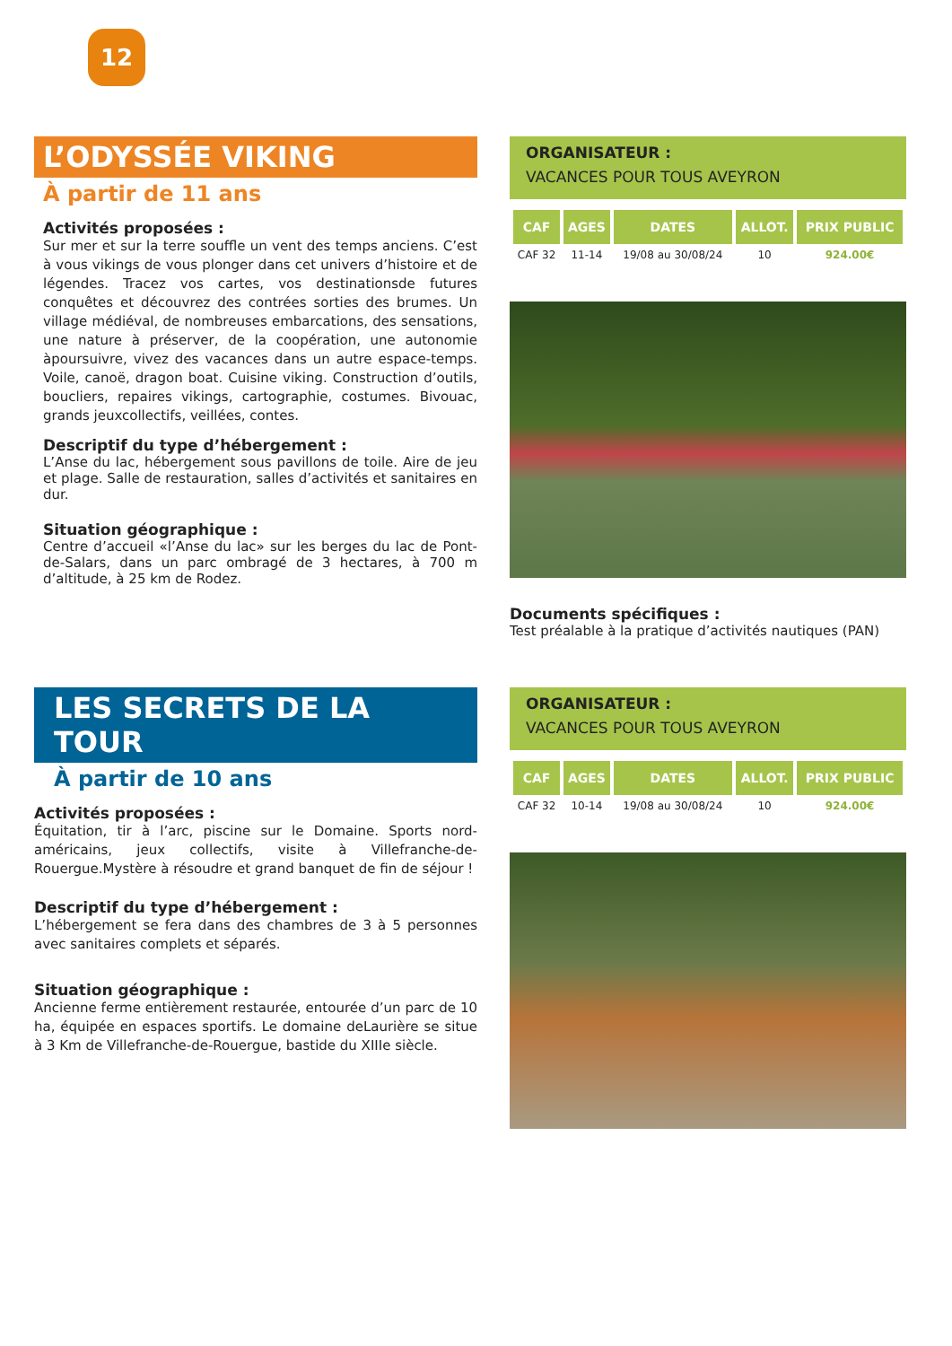12
L’ODYSSÉE VIKING
À partir de 11 ans
Activités proposées :
Sur mer et sur la terre souffle un vent des temps anciens. C’est à vous vikings de vous plonger dans cet univers d’histoire et de légendes. Tracez vos cartes, vos destinationsde futures conquêtes et découvrez des contrées sorties des brumes. Un village médiéval, de nombreuses embarcations, des sensations, une nature à préserver, de la coopération, une autonomie àpoursuivre, vivez des vacances dans un autre espace-temps. Voile, canoë, dragon boat. Cuisine viking. Construction d’outils, boucliers, repaires vikings, cartographie, costumes. Bivouac, grands jeuxcollectifs, veillées, contes.
Descriptif du type d’hébergement :
L’Anse du lac, hébergement sous pavillons de toile. Aire de jeu et plage. Salle de restauration, salles d’activités et sanitaires en dur.
Situation géographique :
Centre d’accueil «l’Anse du lac» sur les berges du lac de Pont-de-Salars, dans un parc ombragé de 3 hectares, à 700 m d’altitude, à 25 km de Rodez.
ORGANISATEUR :
VACANCES POUR TOUS AVEYRON
| CAF | AGES | DATES | ALLOT. | PRIX PUBLIC |
| --- | --- | --- | --- | --- |
| CAF 32 | 11-14 | 19/08 au 30/08/24 | 10 | 924.00€ |
Documents spécifiques :
Test préalable à la pratique d’activités nautiques (PAN)
LES SECRETS DE LA TOUR
À partir de 10 ans
Activités proposées :
Équitation, tir à l’arc, piscine sur le Domaine. Sports nord-américains, jeux collectifs, visite à Villefranche-de-Rouergue.Mystère à résoudre et grand banquet de fin de séjour !
Descriptif du type d’hébergement :
L’hébergement se fera dans des chambres de 3 à 5 personnes avec sanitaires complets et séparés.
Situation géographique :
Ancienne ferme entièrement restaurée, entourée d’un parc de 10 ha, équipée en espaces sportifs. Le domaine deLaurière se situe à 3 Km de Villefranche-de-Rouergue, bastide du XIIIe siècle.
ORGANISATEUR :
VACANCES POUR TOUS AVEYRON
| CAF | AGES | DATES | ALLOT. | PRIX PUBLIC |
| --- | --- | --- | --- | --- |
| CAF 32 | 10-14 | 19/08 au 30/08/24 | 10 | 924.00€ |